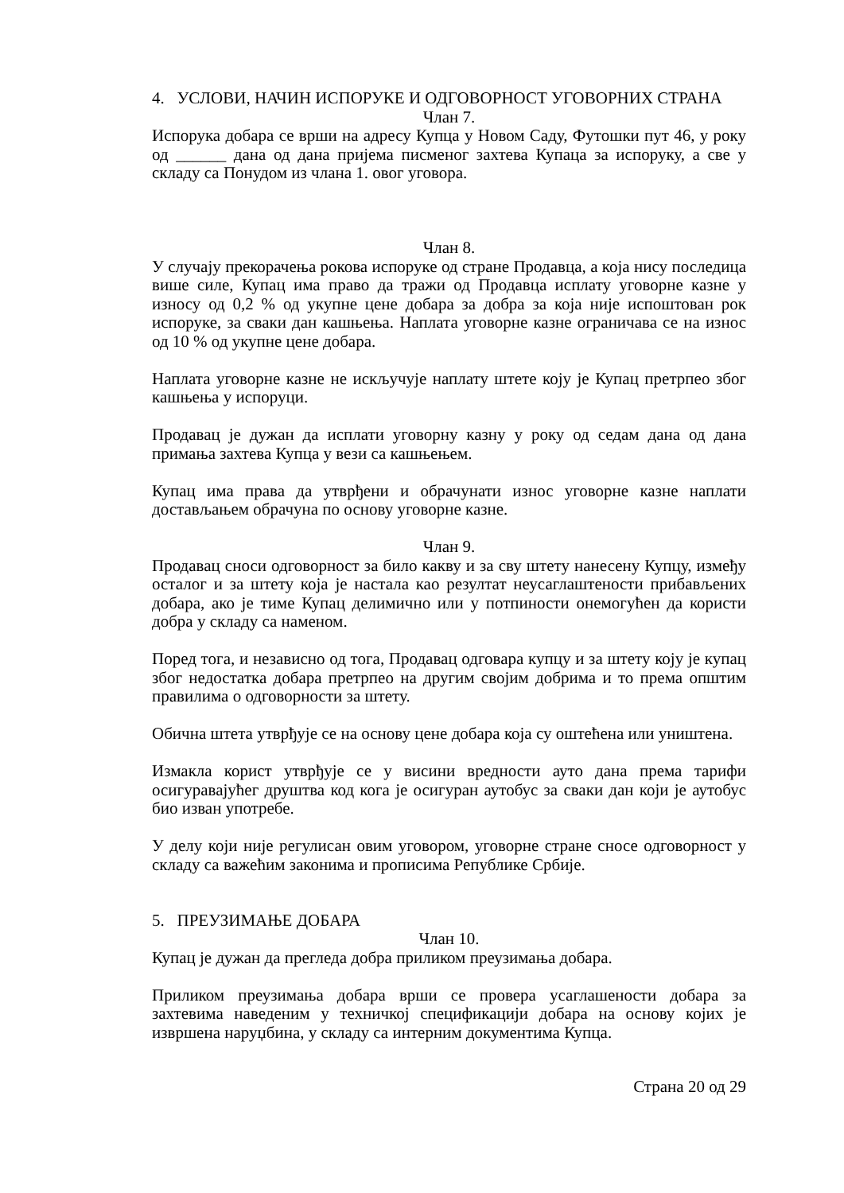4. УСЛОВИ, НАЧИН ИСПОРУКЕ И ОДГОВОРНОСТ УГОВОРНИХ СТРАНА
Члан 7.
Испорука добара се врши на адресу Купца у Новом Саду, Футошки пут 46, у року од ______ дана од дана пријема писменог захтева Купаца за испоруку, а све у складу са Понудом из члана 1. овог уговора.
Члан 8.
У случају прекорачења рокова испоруке од стране Продавца, а која нису последица више силе, Купац има право да тражи од Продавца исплату уговорне казне у износу од 0,2 % од укупне цене добара за добра за која није испоштован рок испоруке, за сваки дан кашњења. Наплата уговорне казне ограничава се на износ од 10 % од укупне цене добара.
Наплата уговорне казне не искључује наплату штете коју је Купац претрпео због кашњења у испоруци.
Продавац је дужан да исплати уговорну казну у року од седам дана од дана примања захтева Купца у вези са кашњењем.
Купац има права да утврђени и обрачунати износ уговорне казне наплати достављањем обрачуна по основу уговорне казне.
Члан 9.
Продавац сноси одговорност за било какву и за сву штету нанесену Купцу, између осталог и за штету која је настала као резултат неусаглаштености прибављених добара, ако је тиме Купац делимично или у потпиности онемогућен да користи добра у складу са наменом.
Поред тога, и независно од тога, Продавац одговара купцу и за штету коју је купац због недостатка добара претрпео на другим својим добрима и то према општим правилима о одговорности за штету.
Обична штета утврђује се на основу цене добара која су оштећена или уништена.
Измакла корист утврђује се у висини вредности ауто дана према тарифи осигуравајућег друштва код кога је осигуран аутобус за сваки дан који је аутобус био изван употребе.
У делу који није регулисан овим уговором, уговорне стране сносе одговорност у складу са важећим законима и прописима Републике Србије.
5. ПРЕУЗИМАЊЕ ДОБАРА
Члан 10.
Купац је дужан да прегледа добра приликом преузимања добара.
Приликом преузимања добара врши се провера усаглашености добара за захтевима наведеним у техничкој спецификацији добара на основу којих је извршена наруџбина, у складу са интерним документима Купца.
Страна 20 од 29